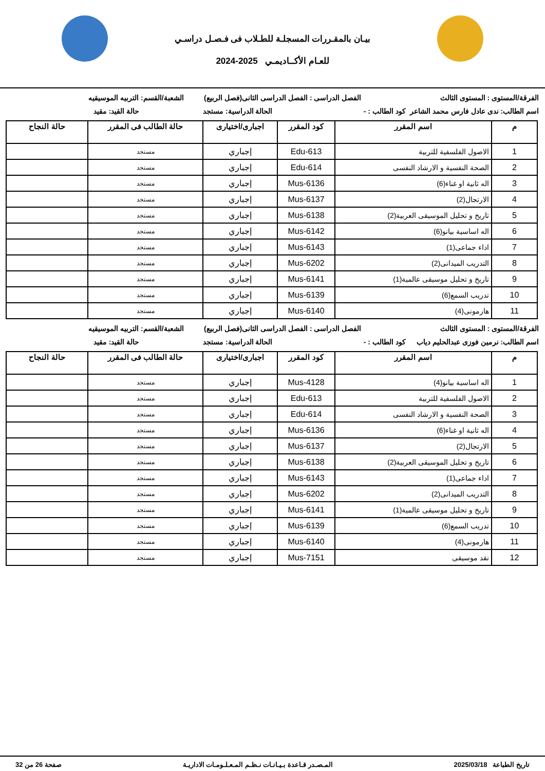بيـان بالمقـررات المسجلـة للطـلاب فى فـصـل دراسـي
للعـام الأكــاديمـي 2025-2024
الفرقة/المستوى : المستوى الثالث
الفصل الدراسى : الفصل الدراسى الثانى(فصل الربيع)
الشعبة/القسم: التربيه الموسيقيه
اسم الطالب: ندى عادل فارس محمد الشاعر
كود الطالب : - الحالة الدراسية: مستجد حالة القيد: مقيد
| م | اسم المقرر | كود المقرر | اجبارى/اختيارى | حالة الطالب فى المقرر | حالة النجاح |
| --- | --- | --- | --- | --- | --- |
| 1 | الاصول الفلسفية للتربية | Edu-613 | إجباري | مستجد | |
| 2 | الصحة النفسية و الارشاد النفسى | Edu-614 | إجباري | مستجد | |
| 3 | اله ثانية او غناء(6) | Mus-6136 | إجباري | مستجد | |
| 4 | الارتجال(2) | Mus-6137 | إجباري | مستجد | |
| 5 | تاريخ و تحليل الموسيقى العربية(2) | Mus-6138 | إجباري | مستجد | |
| 6 | اله اساسية بيانو(6) | Mus-6142 | إجباري | مستجد | |
| 7 | اداء جماعى(1) | Mus-6143 | إجباري | مستجد | |
| 8 | التدريب الميدانى(2) | Mus-6202 | إجباري | مستجد | |
| 9 | تاريخ و تحليل موسيقى عالمية(1) | Mus-6141 | إجباري | مستجد | |
| 10 | تدريب السمع(6) | Mus-6139 | إجباري | مستجد | |
| 11 | هارمونى(4) | Mus-6140 | إجباري | مستجد | |
الفرقة/المستوى : المستوى الثالث
الفصل الدراسى : الفصل الدراسى الثانى(فصل الربيع)
الشعبة/القسم: التربيه الموسيقيه
اسم الطالب: نرمين فوزى عبدالحليم دياب
كود الطالب : - الحالة الدراسية: مستجد حالة القيد: مقيد
| م | اسم المقرر | كود المقرر | اجبارى/اختيارى | حالة الطالب فى المقرر | حالة النجاح |
| --- | --- | --- | --- | --- | --- |
| 1 | اله اساسية بيانو(4) | Mus-4128 | إجباري | مستجد | |
| 2 | الاصول الفلسفية للتربية | Edu-613 | إجباري | مستجد | |
| 3 | الصحة النفسية و الارشاد النفسى | Edu-614 | إجباري | مستجد | |
| 4 | اله ثانية او غناء(6) | Mus-6136 | إجباري | مستجد | |
| 5 | الارتجال(2) | Mus-6137 | إجباري | مستجد | |
| 6 | تاريخ و تحليل الموسيقى العربية(2) | Mus-6138 | إجباري | مستجد | |
| 7 | اداء جماعى(1) | Mus-6143 | إجباري | مستجد | |
| 8 | التدريب الميدانى(2) | Mus-6202 | إجباري | مستجد | |
| 9 | تاريخ و تحليل موسيقى عالمية(1) | Mus-6141 | إجباري | مستجد | |
| 10 | تدريب السمع(6) | Mus-6139 | إجباري | مستجد | |
| 11 | هارمونى(4) | Mus-6140 | إجباري | مستجد | |
| 12 | نقد موسيقى | Mus-7151 | إجباري | مستجد | |
تاريخ الطباعة 2025/03/18 المـصـدر قـاعدة بـيـانـات نـظـم المـعـلـومـات الاداريـة صفحة 26 من 32